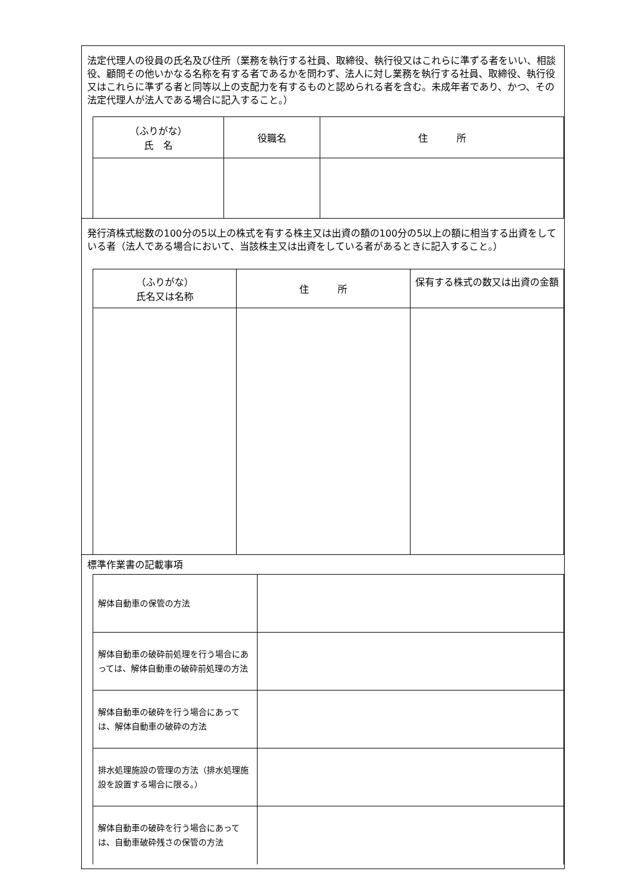法定代理人の役員の氏名及び住所（業務を執行する社員、取締役、執行役又はこれらに準ずる者をいい、相談役、顧問その他いかなる名称を有する者であるかを問わず、法人に対し業務を執行する社員、取締役、執行役又はこれらに準ずる者と同等以上の支配力を有するものと認められる者を含む。未成年者であり、かつ、その法定代理人が法人である場合に記入すること。）
| （ふりがな） 氏 名 | 役職名 | 住 所 |
| --- | --- | --- |
発行済株式総数の100分の5以上の株式を有する株主又は出資の額の100分の5以上の額に相当する出資をしている者（法人である場合において、当該株主又は出資をしている者があるときに記入すること。）
| （ふりがな） 氏名又は名称 | 住 所 | 保有する株式の数又は出資の金額 |
| --- | --- | --- |
標準作業書の記載事項
| 解体自動車の保管の方法 | |
| 解体自動車の破砕前処理を行う場合にあっては、解体自動車の破砕前処理の方法 | |
| 解体自動車の破砕を行う場合にあっては、解体自動車の破砕の方法 | |
| 排水処理施設の管理の方法（排水処理施設を設置する場合に限る。） | |
| 解体自動車の破砕を行う場合にあっては、自動車破砕残さの保管の方法 | |